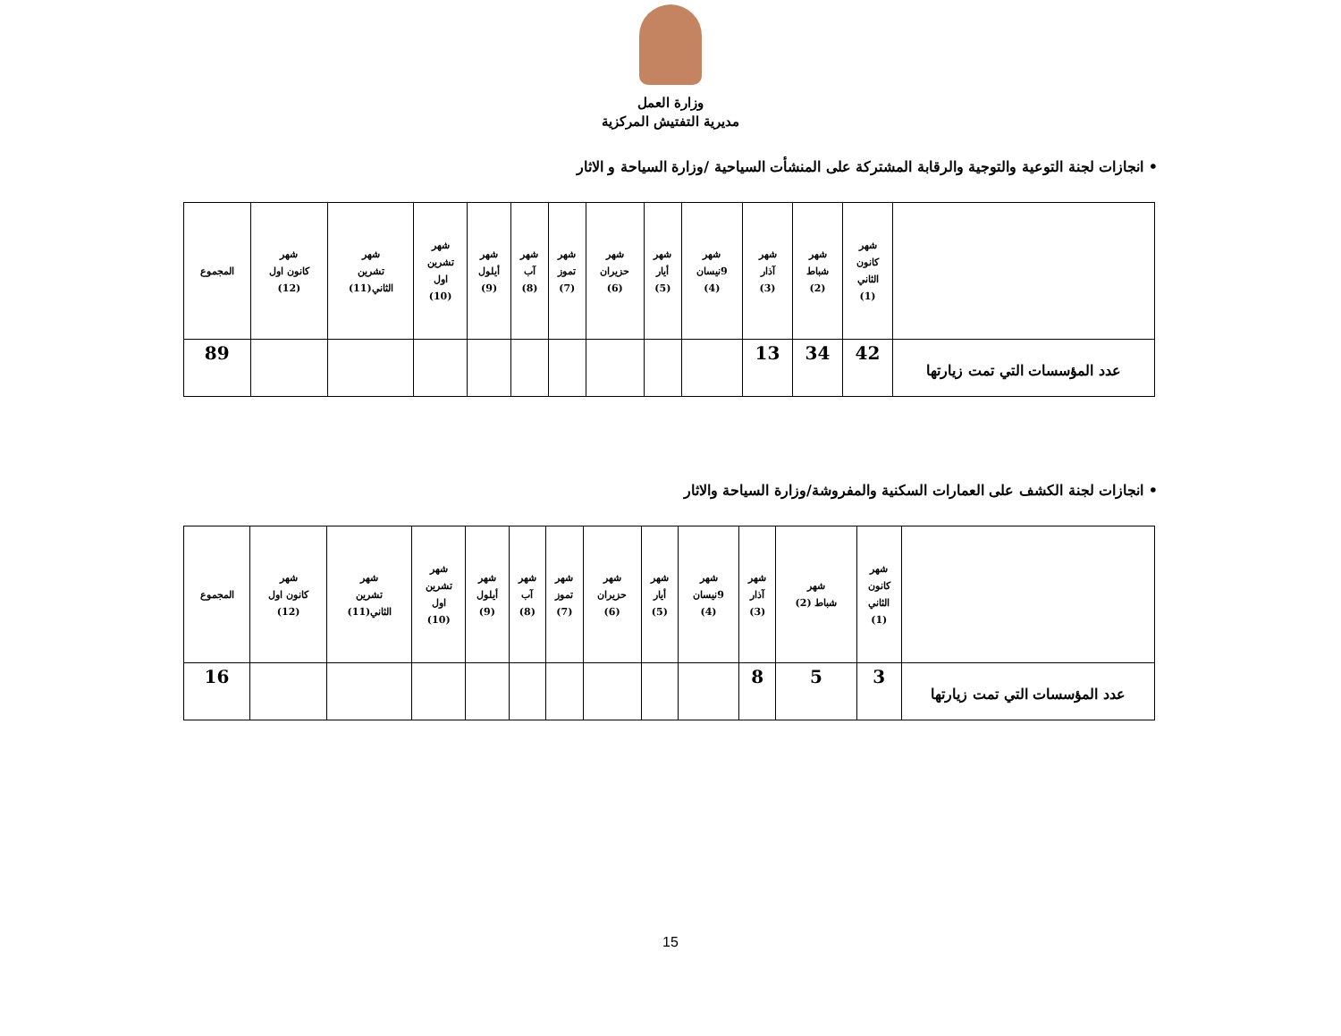وزارة العمل
مديرية التفتيش المركزية
• انجازات لجنة التوعية والتوجية والرقابة المشتركة على المنشأت السياحية /وزارة السياحة و الاثار
| | شهر كانون الثاني (1) | شهر شباط (2) | شهر آذار (3) | شهر 9نيسان (4) | شهر أيار (5) | شهر حزيران (6) | شهر تموز (7) | شهر آب (8) | شهر أيلول (9) | شهر تشرين اول (10) | شهر تشرين الثاني(11) | شهر كانون اول (12) | المجموع |
| --- | --- | --- | --- | --- | --- | --- | --- | --- | --- | --- | --- | --- | --- |
| عدد المؤسسات التي تمت زيارتها | 42 | 34 | 13 | | | | | | | | | | 89 |
• انجازات لجنة الكشف على العمارات السكنية والمفروشة/وزارة السياحة والاثار
| | شهر كانون الثاني (1) | شهر شباط (2) | شهر آذار (3) | شهر 9نيسان (4) | شهر أيار (5) | شهر حزيران (6) | شهر تموز (7) | شهر آب (8) | شهر أيلول (9) | شهر تشرين اول (10) | شهر تشرين الثاني(11) | شهر كانون اول (12) | المجموع |
| --- | --- | --- | --- | --- | --- | --- | --- | --- | --- | --- | --- | --- | --- |
| عدد المؤسسات التي تمت زيارتها | 3 | 5 | 8 | | | | | | | | | | 16 |
15